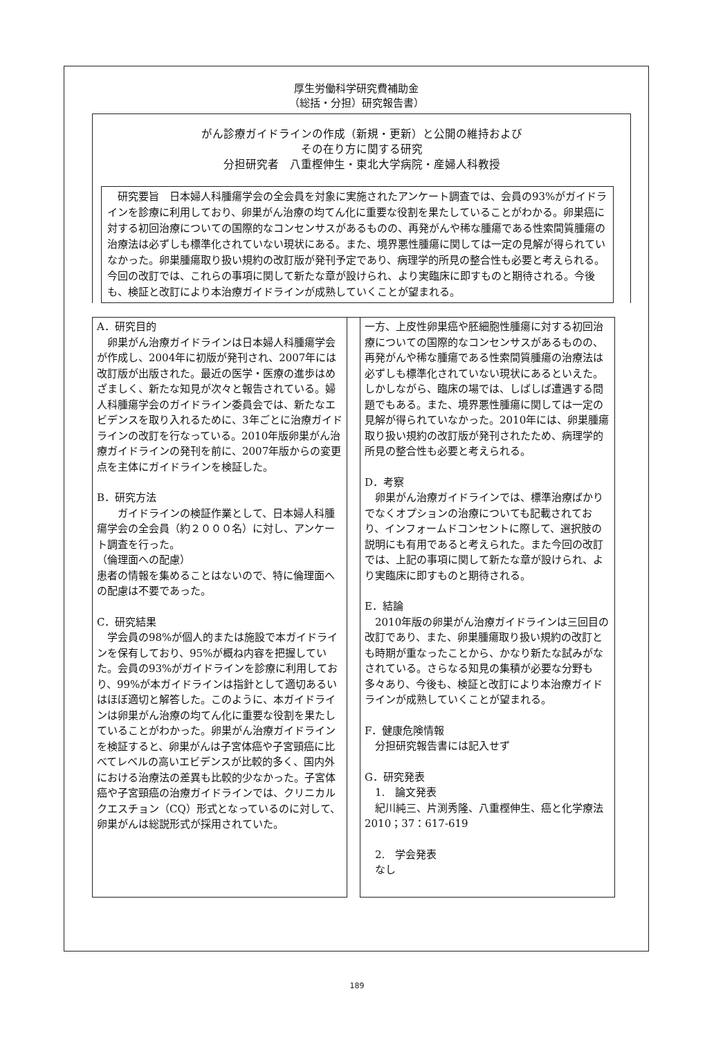厚生労働科学研究費補助金
（総括・分担）研究報告書）
がん診療ガイドラインの作成（新規・更新）と公開の維持および
その在り方に関する研究
分担研究者　八重樫伸生・東北大学病院・産婦人科教授
　研究要旨　日本婦人科腫瘍学会の全会員を対象に実施されたアンケート調査では、会員の93%がガイドラインを診療に利用しており、卵巣がん治療の均てん化に重要な役割を果たしていることがわかる。卵巣癌に対する初回治療についての国際的なコンセンサスがあるものの、再発がんや稀な腫瘍である性索間質腫瘍の治療法は必ずしも標準化されていない現状にある。また、境界悪性腫瘍に関しては一定の見解が得られていなかった。卵巣腫瘍取り扱い規約の改訂版が発刊予定であり、病理学的所見の整合性も必要と考えられる。今回の改訂では、これらの事項に関して新たな章が設けられ、より実臨床に即すものと期待される。今後も、検証と改訂により本治療ガイドラインが成熟していくことが望まれる。
A．研究目的
　卵巣がん治療ガイドラインは日本婦人科腫瘍学会が作成し、2004年に初版が発刊され、2007年には改訂版が出版された。最近の医学・医療の進歩はめざましく、新たな知見が次々と報告されている。婦人科腫瘍学会のガイドライン委員会では、新たなエビデンスを取り入れるために、3年ごとに治療ガイドラインの改訂を行なっている。2010年版卵巣がん治療ガイドラインの発刊を前に、2007年版からの変更点を主体にガイドラインを検証した。
B．研究方法
　　ガイドラインの検証作業として、日本婦人科腫瘍学会の全会員（約２０００名）に対し、アンケート調査を行った。
（倫理面への配慮）
患者の情報を集めることはないので、特に倫理面への配慮は不要であった。
C．研究結果
　学会員の98%が個人的または施設で本ガイドラインを保有しており、95%が概ね内容を把握していた。会員の93%がガイドラインを診療に利用しており、99%が本ガイドラインは指針として適切あるいはほぼ適切と解答した。このように、本ガイドラインは卵巣がん治療の均てん化に重要な役割を果たしていることがわかった。卵巣がん治療ガイドラインを検証すると、卵巣がんは子宮体癌や子宮頸癌に比べてレベルの高いエビデンスが比較的多く、国内外における治療法の差異も比較的少なかった。子宮体癌や子宮頸癌の治療ガイドラインでは、クリニカルクエスチョン（CQ）形式となっているのに対して、卵巣がんは総説形式が採用されていた。
一方、上皮性卵巣癌や胚細胞性腫瘍に対する初回治療についての国際的なコンセンサスがあるものの、再発がんや稀な腫瘍である性索間質腫瘍の治療法は必ずしも標準化されていない現状にあるといえた。しかしながら、臨床の場では、しばしば遭遇する問題でもある。また、境界悪性腫瘍に関しては一定の見解が得られていなかった。2010年には、卵巣腫瘍取り扱い規約の改訂版が発刊されたため、病理学的所見の整合性も必要と考えられる。
D．考察
　卵巣がん治療ガイドラインでは、標準治療ばかりでなくオプションの治療についても記載されており、インフォームドコンセントに際して、選択肢の説明にも有用であると考えられた。また今回の改訂では、上記の事項に関して新たな章が設けられ、より実臨床に即すものと期待される。
E．結論
　2010年版の卵巣がん治療ガイドラインは三回目の改訂であり、また、卵巣腫瘍取り扱い規約の改訂とも時期が重なったことから、かなり新たな試みがなされている。さらなる知見の集積が必要な分野も多々あり、今後も、検証と改訂により本治療ガイドラインが成熟していくことが望まれる。
F．健康危険情報
　分担研究報告書には記入せず
G．研究発表
　1.　論文発表
　紀川純三、片渕秀隆、八重樫伸生、癌と化学療法2010；37：617-619
　2.　学会発表
　なし
189